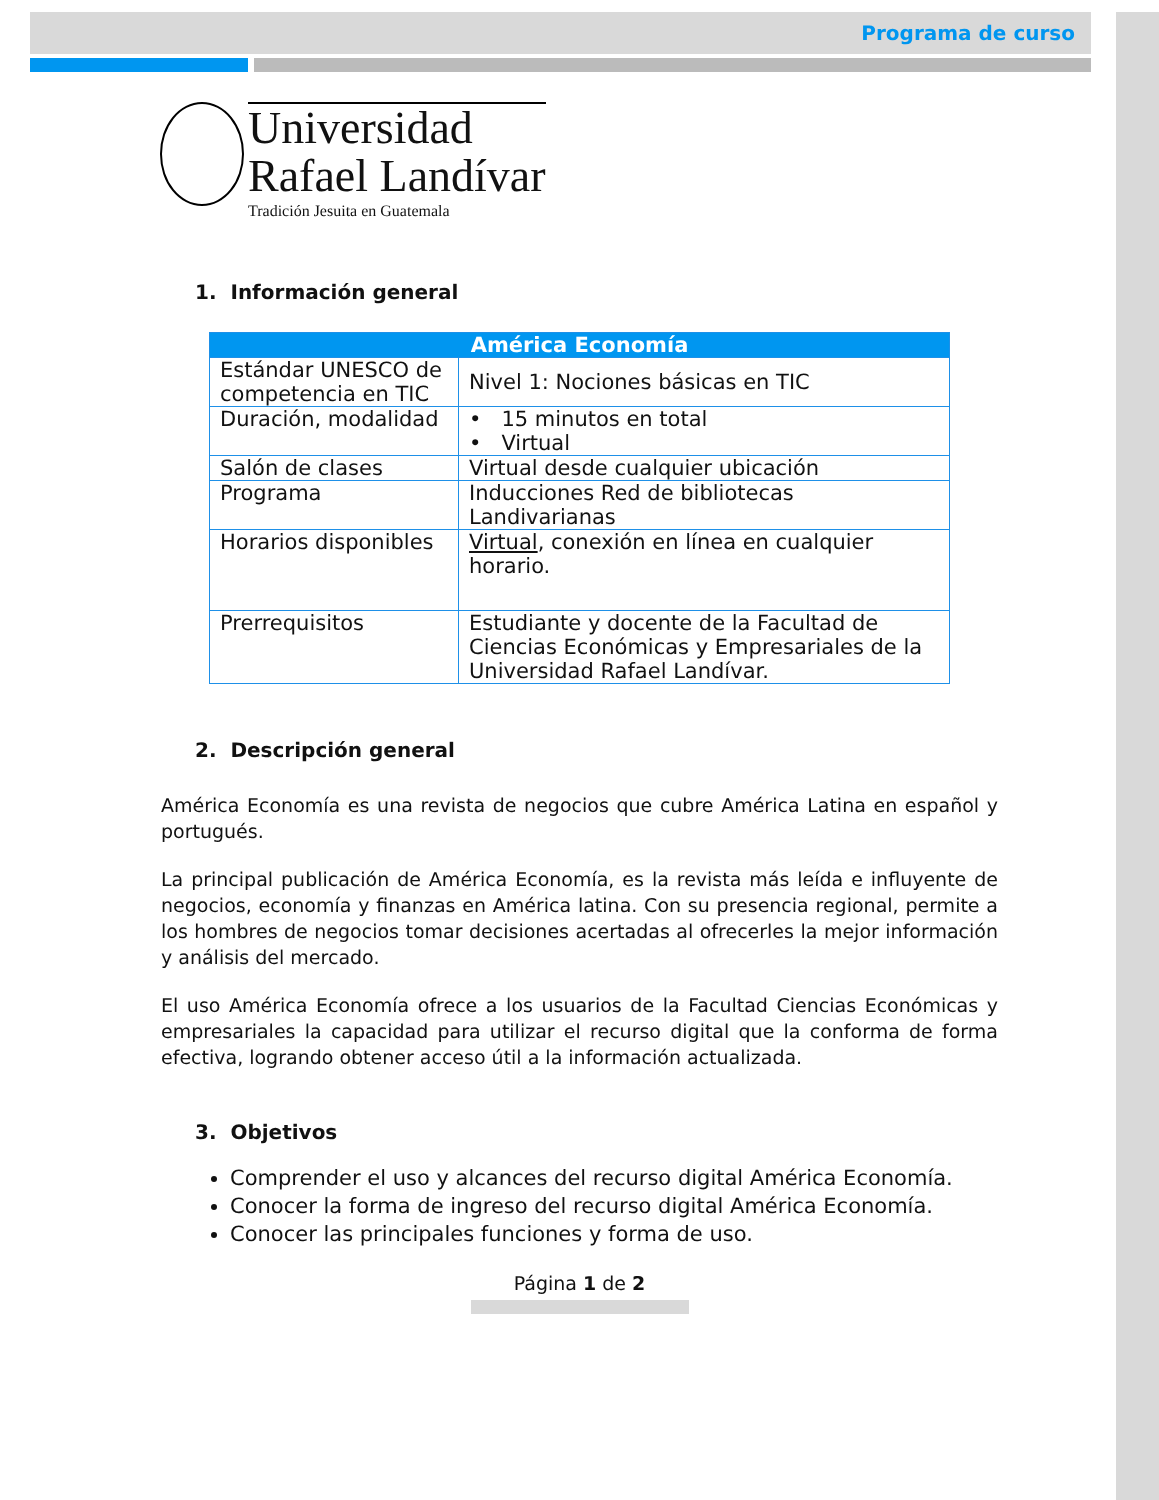Programa de curso
Universidad
Rafael Landívar
Tradición Jesuita en Guatemala
1. Información general
| América Economía | |
| --- | --- |
| Estándar UNESCO de competencia en TIC | Nivel 1: Nociones básicas en TIC |
| Duración, modalidad | • 15 minutos en total • Virtual |
| Salón de clases | Virtual desde cualquier ubicación |
| Programa | Inducciones Red de bibliotecas Landivarianas |
| Horarios disponibles | Virtual , conexión en línea en cualquier horario. |
| Prerrequisitos | Estudiante y docente de la Facultad de Ciencias Económicas y Empresariales de la Universidad Rafael Landívar. |
2. Descripción general
América Economía es una revista de negocios que cubre América Latina en español y portugués.
La principal publicación de América Economía, es la revista más leída e influyente de negocios, economía y finanzas en América latina. Con su presencia regional, permite a los hombres de negocios tomar decisiones acertadas al ofrecerles la mejor información y análisis del mercado.
El uso América Economía ofrece a los usuarios de la Facultad Ciencias Económicas y empresariales la capacidad para utilizar el recurso digital que la conforma de forma efectiva, logrando obtener acceso útil a la información actualizada.
3. Objetivos
Comprender el uso y alcances del recurso digital América Economía.
Conocer la forma de ingreso del recurso digital América Economía.
Conocer las principales funciones y forma de uso.
Página 1 de 2